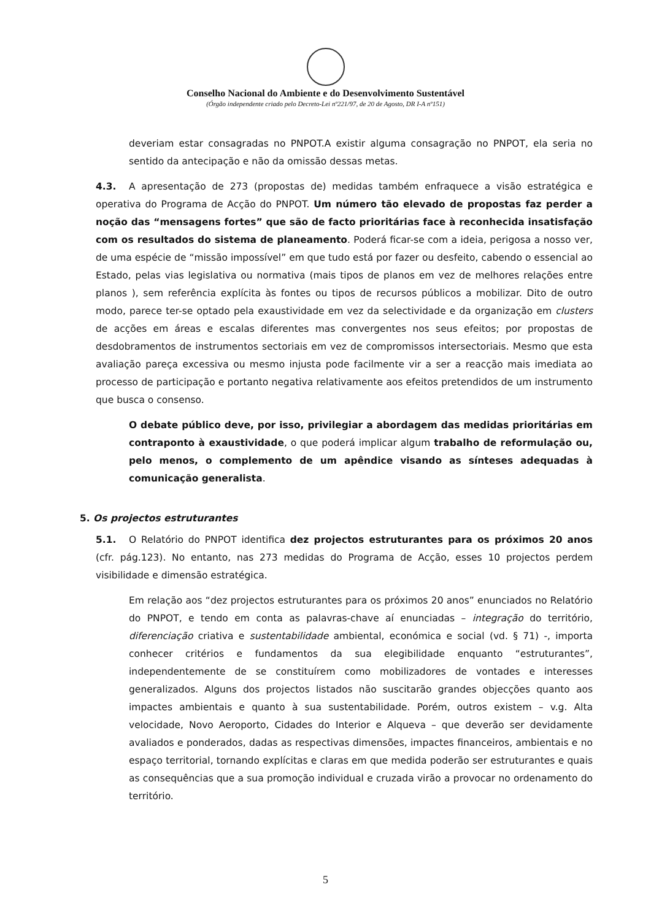Conselho Nacional do Ambiente e do Desenvolvimento Sustentável
(Órgão independente criado pelo Decreto-Lei nº221/97, de 20 de Agosto, DR I-A nº151)
deveriam estar consagradas no PNPOT.A existir alguma consagração no PNPOT, ela seria no sentido da antecipação e não da omissão dessas metas.
4.3. A apresentação de 273 (propostas de) medidas também enfraquece a visão estratégica e operativa do Programa de Acção do PNPOT. Um número tão elevado de propostas faz perder a noção das “mensagens fortes” que são de facto prioritárias face à reconhecida insatisfação com os resultados do sistema de planeamento. Poderá ficar-se com a ideia, perigosa a nosso ver, de uma espécie de “missão impossível” em que tudo está por fazer ou desfeito, cabendo o essencial ao Estado, pelas vias legislativa ou normativa (mais tipos de planos em vez de melhores relações entre planos ), sem referência explícita às fontes ou tipos de recursos públicos a mobilizar. Dito de outro modo, parece ter-se optado pela exaustividade em vez da selectividade e da organização em clusters de acções em áreas e escalas diferentes mas convergentes nos seus efeitos; por propostas de desdobramentos de instrumentos sectoriais em vez de compromissos intersectoriais. Mesmo que esta avaliação pareça excessiva ou mesmo injusta pode facilmente vir a ser a reacção mais imediata ao processo de participação e portanto negativa relativamente aos efeitos pretendidos de um instrumento que busca o consenso.
O debate público deve, por isso, privilegiar a abordagem das medidas prioritárias em contraponto à exaustividade, o que poderá implicar algum trabalho de reformulação ou, pelo menos, o complemento de um apêndice visando as sínteses adequadas à comunicação generalista.
5. Os projectos estruturantes
5.1. O Relatório do PNPOT identifica dez projectos estruturantes para os próximos 20 anos (cfr. pág.123). No entanto, nas 273 medidas do Programa de Acção, esses 10 projectos perdem visibilidade e dimensão estratégica.
Em relação aos “dez projectos estruturantes para os próximos 20 anos” enunciados no Relatório do PNPOT, e tendo em conta as palavras-chave aí enunciadas – integração do território, diferenciação criativa e sustentabilidade ambiental, económica e social (vd. § 71) -, importa conhecer critérios e fundamentos da sua elegibilidade enquanto “estruturantes”, independentemente de se constituírem como mobilizadores de vontades e interesses generalizados. Alguns dos projectos listados não suscitarão grandes objecções quanto aos impactes ambientais e quanto à sua sustentabilidade. Porém, outros existem – v.g. Alta velocidade, Novo Aeroporto, Cidades do Interior e Alqueva – que deverão ser devidamente avaliados e ponderados, dadas as respectivas dimensões, impactes financeiros, ambientais e no espaço territorial, tornando explícitas e claras em que medida poderão ser estruturantes e quais as consequências que a sua promoção individual e cruzada virão a provocar no ordenamento do território.
5